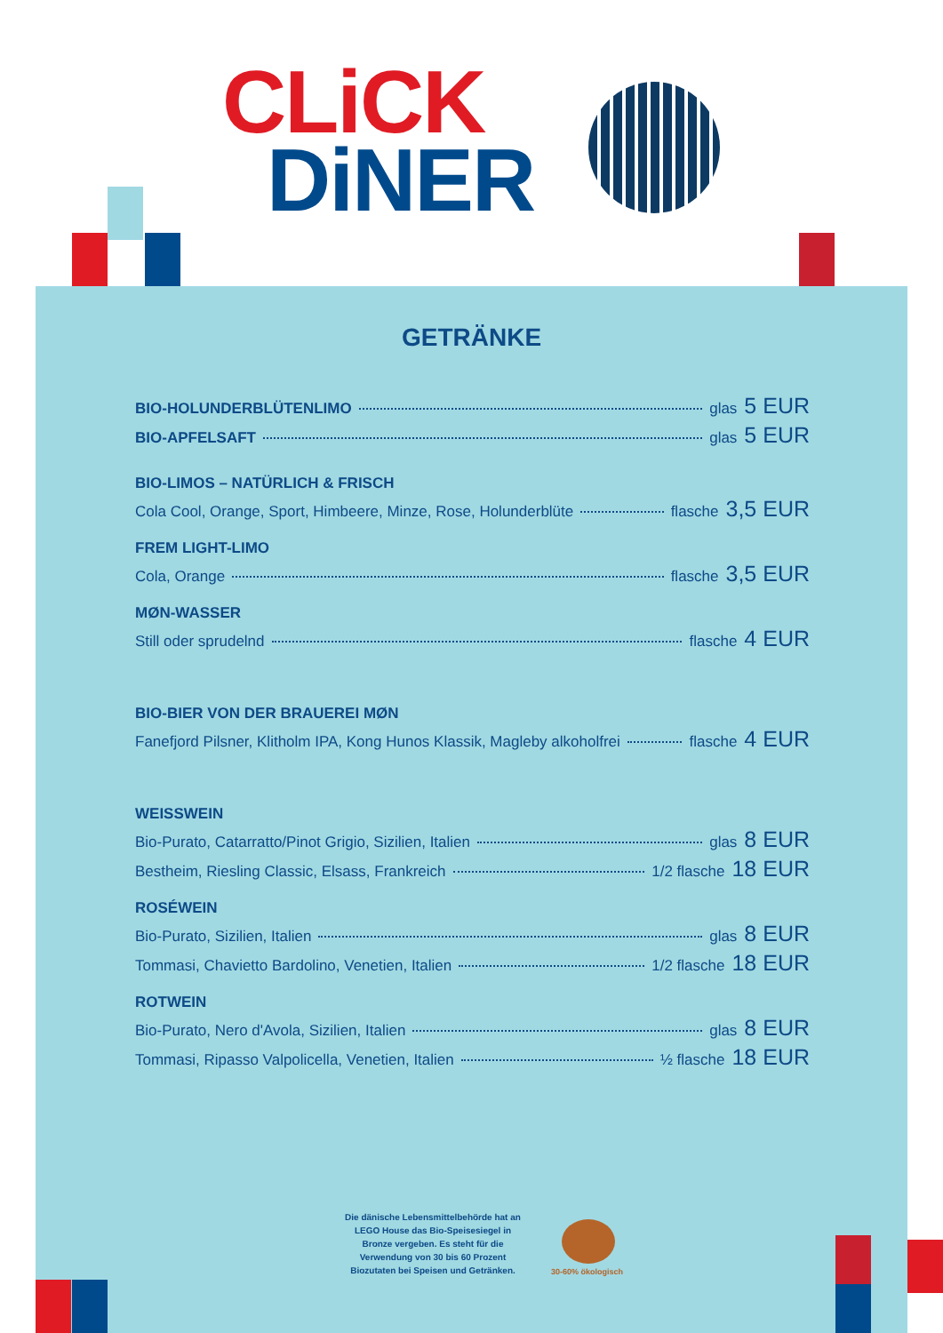CLiCK
DiNER
GETRÄNKE
BIO-HOLUNDERBLÜTENLIMO glas 5 EUR
BIO-APFELSAFT glas 5 EUR
BIO-LIMOS – NATÜRLICH & FRISCH
Cola Cool, Orange, Sport, Himbeere, Minze, Rose, Holunderblüte flasche 3,5 EUR
FREM LIGHT-LIMO
Cola, Orange flasche 3,5 EUR
MØN-WASSER
Still oder sprudelnd flasche 4 EUR
BIO-BIER VON DER BRAUEREI MØN
Fanefjord Pilsner, Klitholm IPA, Kong Hunos Klassik, Magleby alkoholfrei flasche 4 EUR
WEISSWEIN
Bio-Purato, Catarratto/Pinot Grigio, Sizilien, Italien glas 8 EUR
Bestheim, Riesling Classic, Elsass, Frankreich 1/2 flasche 18 EUR
ROSÉWEIN
Bio-Purato, Sizilien, Italien glas 8 EUR
Tommasi, Chavietto Bardolino, Venetien, Italien 1/2 flasche 18 EUR
ROTWEIN
Bio-Purato, Nero d'Avola, Sizilien, Italien glas 8 EUR
Tommasi, Ripasso Valpolicella, Venetien, Italien ½ flasche 18 EUR
Die dänische Lebensmittelbehörde hat an LEGO House das Bio-Speisesiegel in Bronze vergeben. Es steht für die Verwendung von 30 bis 60 Prozent Biozutaten bei Speisen und Getränken.
30-60% ökologisch